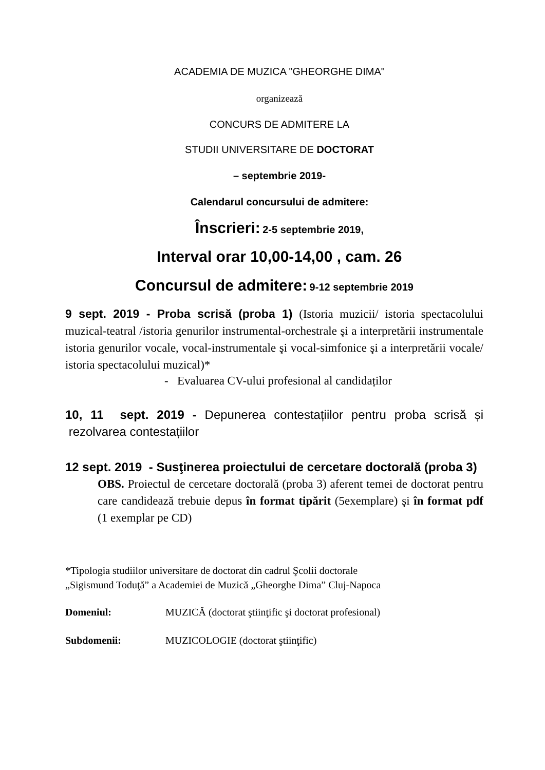ACADEMIA DE MUZICA "GHEORGHE DIMA"
organizează
CONCURS DE ADMITERE LA
STUDII UNIVERSITARE DE DOCTORAT
– septembrie 2019-
Calendarul concursului de admitere:
Înscrieri: 2-5 septembrie 2019,
Interval orar 10,00-14,00 , cam. 26
Concursul de admitere: 9-12 septembrie 2019
9 sept. 2019 - Proba scrisă (proba 1) (Istoria muzicii/ istoria spectacolului muzical-teatral /istoria genurilor instrumental-orchestrale şi a interpretării instrumentale istoria genurilor vocale, vocal-instrumentale şi vocal-simfonice şi a interpretării vocale/ istoria spectacolului muzical)*
- Evaluarea CV-ului profesional al candidaților
10, 11 sept. 2019 - Depunerea contestațiilor pentru proba scrisă și rezolvarea contestațiilor
12 sept. 2019 - Susţinerea proiectului de cercetare doctorală (proba 3)
OBS. Proiectul de cercetare doctorală (proba 3) aferent temei de doctorat pentru care candidează trebuie depus în format tipărit (5exemplare) şi în format pdf (1 exemplar pe CD)
*Tipologia studiilor universitare de doctorat din cadrul Şcolii doctorale
„Sigismund Toduţă” a Academiei de Muzică „Gheorghe Dima” Cluj-Napoca
Domeniul: MUZICĂ (doctorat ştiinţific şi doctorat profesional)
Subdomenii: MUZICOLOGIE (doctorat ştiinţific)